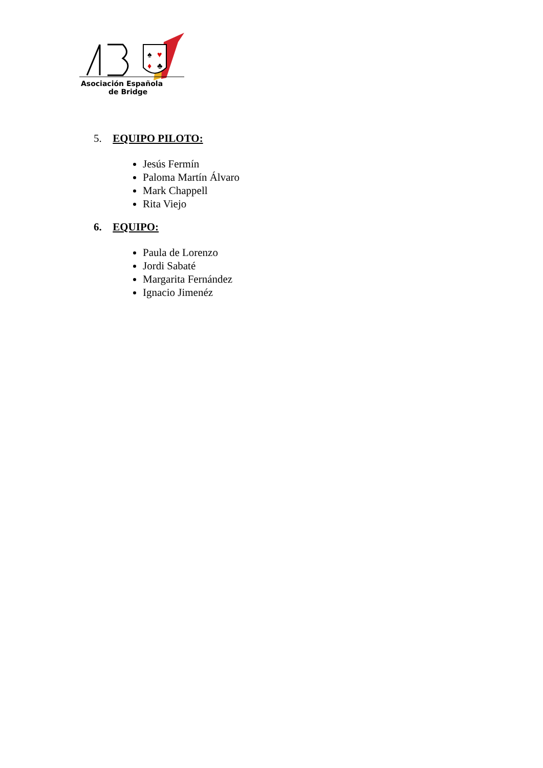♠
♥
♦
♣
Asociación Española
de Bridge
5. EQUIPO PILOTO:
Jesús Fermín
Paloma Martín Álvaro
Mark Chappell
Rita Viejo
6. EQUIPO:
Paula de Lorenzo
Jordi Sabaté
Margarita Fernández
Ignacio Jimenéz